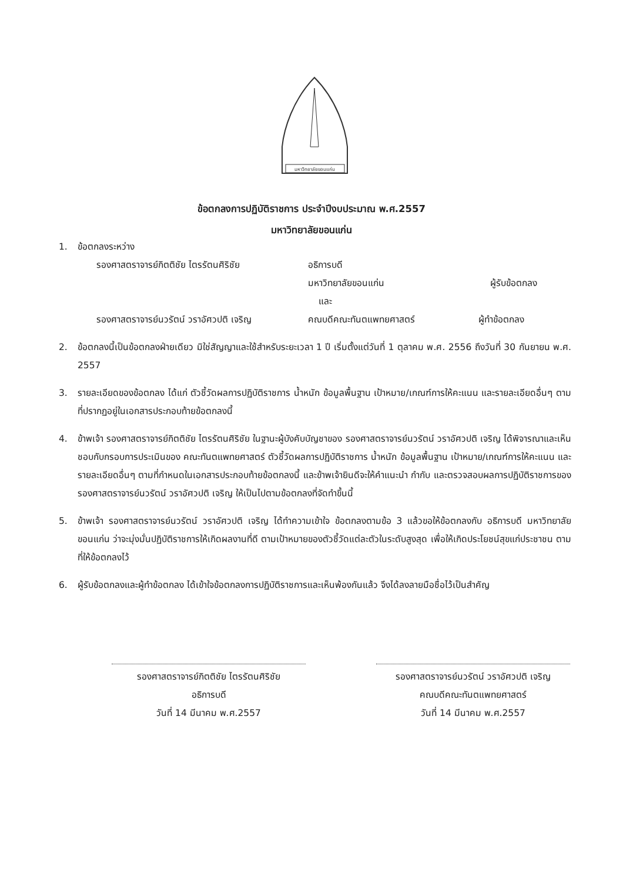มหาวิทยาลัยขอนแก่น
ข้อตกลงการปฏิบัติราชการ ประจำปีงบประมาณ พ.ศ.2557
มหาวิทยาลัยขอนแก่น
1. ข้อตกลงระหว่าง
รองศาสตราจารย์กิตติชัย ไตรรัตนศิริชัย อธิการบดี
มหาวิทยาลัยขอนแก่น ผู้รับข้อตกลง
และ
รองศาสตราจารย์นวรัตน์ วราอัศวปติ เจริญ คณบดีคณะทันตแพทยศาสตร์ ผู้ทำข้อตกลง
2. ข้อตกลงนี้เป็นข้อตกลงฝ่ายเดียว มิใช่สัญญาและใช้สำหรับระยะเวลา 1 ปี เริ่มตั้งแต่วันที่ 1 ตุลาคม พ.ศ. 2556 ถึงวันที่ 30 กันยายน พ.ศ. 2557
3. รายละเอียดของข้อตกลง ได้แก่ ตัวชี้วัดผลการปฏิบัติราชการ น้ำหนัก ข้อมูลพื้นฐาน เป้าหมาย/เกณฑ์การให้คะแนน และรายละเอียดอื่นๆ ตามที่ปรากฏอยู่ในเอกสารประกอบท้ายข้อตกลงนี้
4. ข้าพเจ้า รองศาสตราจารย์กิตติชัย ไตรรัตนศิริชัย ในฐานะผู้บังคับบัญชาของ รองศาสตราจารย์นวรัตน์ วราอัศวปติ เจริญ ได้พิจารณาและเห็นชอบกับกรอบการประเมินของ คณะทันตแพทยศาสตร์ ตัวชี้วัดผลการปฏิบัติราชการ น้ำหนัก ข้อมูลพื้นฐาน เป้าหมาย/เกณฑ์การให้คะแนน และรายละเอียดอื่นๆ ตามที่กำหนดในเอกสารประกอบท้ายข้อตกลงนี้ และข้าพเจ้ายินดีจะให้คำแนะนำ กำกับ และตรวจสอบผลการปฏิบัติราชการของ รองศาสตราจารย์นวรัตน์ วราอัศวปติ เจริญ ให้เป็นไปตามข้อตกลงที่จัดทำขึ้นนี้
5. ข้าพเจ้า รองศาสตราจารย์นวรัตน์ วราอัศวปติ เจริญ ได้ทำความเข้าใจ ข้อตกลงตามข้อ 3 แล้วขอให้ข้อตกลงกับ อธิการบดี มหาวิทยาลัยขอนแก่น ว่าจะมุ่งมั่นปฏิบัติราชการให้เกิดผลงานที่ดี ตามเป้าหมายของตัวชี้วัดแต่ละตัวในระดับสูงสุด เพื่อให้เกิดประโยชน์สุขแก่ประชาชน ตามที่ให้ข้อตกลงไว้
6. ผู้รับข้อตกลงและผู้ทำข้อตกลง ได้เข้าใจข้อตกลงการปฏิบัติราชการและเห็นพ้องกันแล้ว จึงได้ลงลายมือชื่อไว้เป็นสำคัญ
รองศาสตราจารย์กิตติชัย ไตรรัตนศิริชัย
อธิการบดี
วันที่ 14 มีนาคม พ.ศ.2557
รองศาสตราจารย์นวรัตน์ วราอัศวปติ เจริญ
คณบดีคณะทันตแพทยศาสตร์
วันที่ 14 มีนาคม พ.ศ.2557